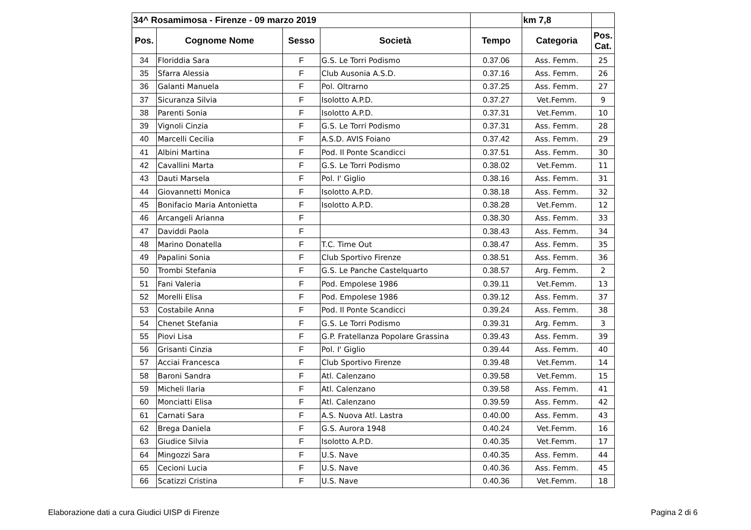| 34^ Rosamimosa - Firenze - 09 marzo 2019 | | | | | km 7,8 | |
| Pos. | Cognome Nome | Sesso | Società | Tempo | Categoria | Pos. Cat. |
| 34 | Floriddia Sara | F | G.S. Le Torri Podismo | 0.37.06 | Ass. Femm. | 25 |
| 35 | Sfarra Alessia | F | Club Ausonia A.S.D. | 0.37.16 | Ass. Femm. | 26 |
| 36 | Galanti Manuela | F | Pol. Oltrarno | 0.37.25 | Ass. Femm. | 27 |
| 37 | Sicuranza Silvia | F | Isolotto A.P.D. | 0.37.27 | Vet.Femm. | 9 |
| 38 | Parenti Sonia | F | Isolotto A.P.D. | 0.37.31 | Vet.Femm. | 10 |
| 39 | Vignoli Cinzia | F | G.S. Le Torri Podismo | 0.37.31 | Ass. Femm. | 28 |
| 40 | Marcelli Cecilia | F | A.S.D. AVIS Foiano | 0.37.42 | Ass. Femm. | 29 |
| 41 | Albini Martina | F | Pod. Il Ponte Scandicci | 0.37.51 | Ass. Femm. | 30 |
| 42 | Cavallini Marta | F | G.S. Le Torri Podismo | 0.38.02 | Vet.Femm. | 11 |
| 43 | Dauti Marsela | F | Pol. I' Giglio | 0.38.16 | Ass. Femm. | 31 |
| 44 | Giovannetti Monica | F | Isolotto A.P.D. | 0.38.18 | Ass. Femm. | 32 |
| 45 | Bonifacio Maria Antonietta | F | Isolotto A.P.D. | 0.38.28 | Vet.Femm. | 12 |
| 46 | Arcangeli Arianna | F | | 0.38.30 | Ass. Femm. | 33 |
| 47 | Daviddi Paola | F | | 0.38.43 | Ass. Femm. | 34 |
| 48 | Marino Donatella | F | T.C. Time Out | 0.38.47 | Ass. Femm. | 35 |
| 49 | Papalini Sonia | F | Club Sportivo Firenze | 0.38.51 | Ass. Femm. | 36 |
| 50 | Trombi Stefania | F | G.S. Le Panche Castelquarto | 0.38.57 | Arg. Femm. | 2 |
| 51 | Fani Valeria | F | Pod. Empolese 1986 | 0.39.11 | Vet.Femm. | 13 |
| 52 | Morelli Elisa | F | Pod. Empolese 1986 | 0.39.12 | Ass. Femm. | 37 |
| 53 | Costabile Anna | F | Pod. Il Ponte Scandicci | 0.39.24 | Ass. Femm. | 38 |
| 54 | Chenet Stefania | F | G.S. Le Torri Podismo | 0.39.31 | Arg. Femm. | 3 |
| 55 | Piovi Lisa | F | G.P. Fratellanza Popolare Grassina | 0.39.43 | Ass. Femm. | 39 |
| 56 | Grisanti Cinzia | F | Pol. I' Giglio | 0.39.44 | Ass. Femm. | 40 |
| 57 | Acciai Francesca | F | Club Sportivo Firenze | 0.39.48 | Vet.Femm. | 14 |
| 58 | Baroni Sandra | F | Atl. Calenzano | 0.39.58 | Vet.Femm. | 15 |
| 59 | Micheli Ilaria | F | Atl. Calenzano | 0.39.58 | Ass. Femm. | 41 |
| 60 | Monciatti Elisa | F | Atl. Calenzano | 0.39.59 | Ass. Femm. | 42 |
| 61 | Carnati Sara | F | A.S. Nuova Atl. Lastra | 0.40.00 | Ass. Femm. | 43 |
| 62 | Brega Daniela | F | G.S. Aurora 1948 | 0.40.24 | Vet.Femm. | 16 |
| 63 | Giudice Silvia | F | Isolotto A.P.D. | 0.40.35 | Vet.Femm. | 17 |
| 64 | Mingozzi Sara | F | U.S. Nave | 0.40.35 | Ass. Femm. | 44 |
| 65 | Cecioni Lucia | F | U.S. Nave | 0.40.36 | Ass. Femm. | 45 |
| 66 | Scatizzi Cristina | F | U.S. Nave | 0.40.36 | Vet.Femm. | 18 |
Elaborazione dati a cura Giudici UISP di Firenze
Pagina 2 di 6